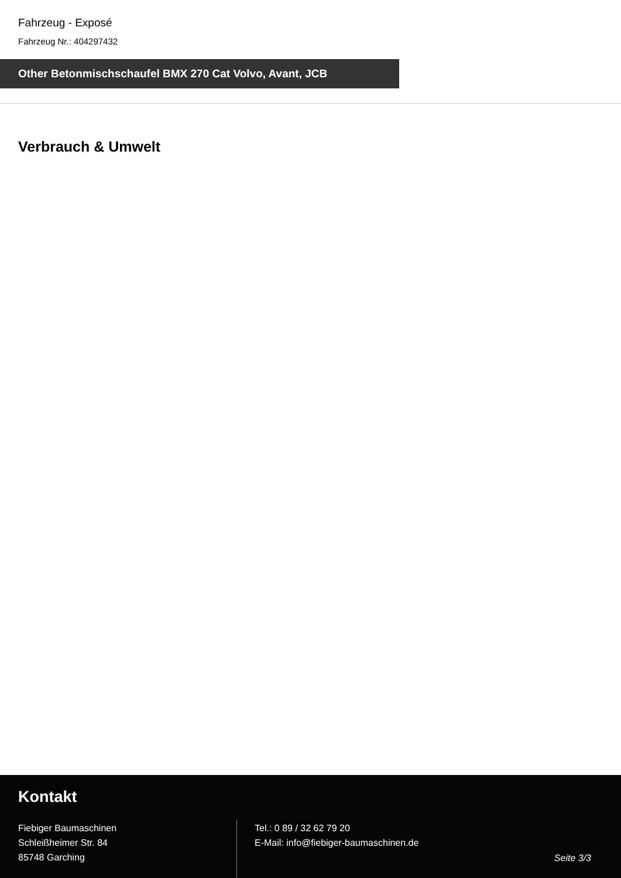Fahrzeug - Exposé
Fahrzeug Nr.: 404297432
Other Betonmischschaufel BMX 270 Cat Volvo, Avant, JCB
Verbrauch & Umwelt
Kontakt
Fiebiger Baumaschinen
Schleißheimer Str. 84
85748 Garching
Tel.: 0 89 / 32 62 79 20
E-Mail: info@fiebiger-baumaschinen.de
Seite 3/3